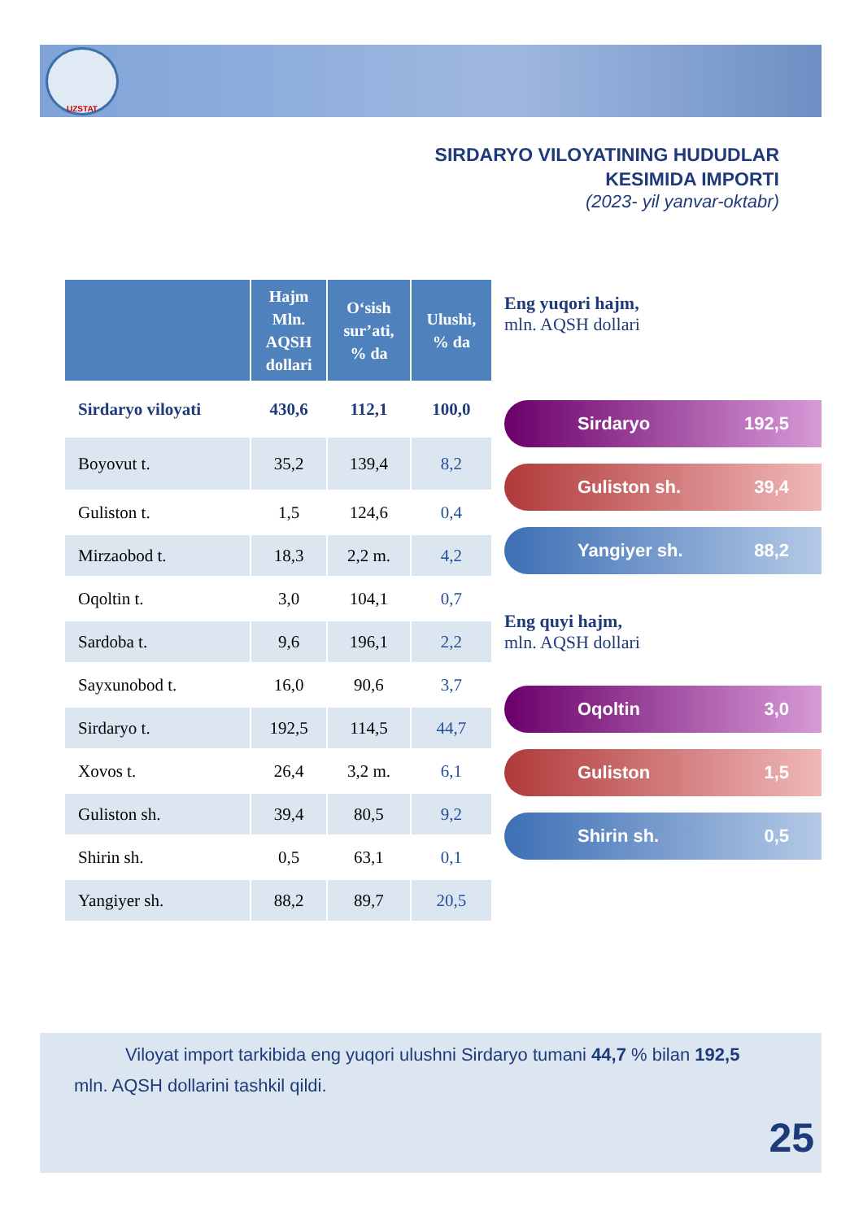UZSTAT
SIRDARYO VILOYATINING HUDUDLAR
KESIMIDA IMPORTI
(2023- yil yanvar-oktabr)
| | Hajm Mln. AQSH dollari | O‘sish sur’ati, % da | Ulushi, % da |
| --- | --- | --- | --- |
| Sirdaryo viloyati | 430,6 | 112,1 | 100,0 |
| Boyovut t. | 35,2 | 139,4 | 8,2 |
| Guliston t. | 1,5 | 124,6 | 0,4 |
| Mirzaobod t. | 18,3 | 2,2 m. | 4,2 |
| Oqoltin t. | 3,0 | 104,1 | 0,7 |
| Sardoba t. | 9,6 | 196,1 | 2,2 |
| Sayxunobod t. | 16,0 | 90,6 | 3,7 |
| Sirdaryo t. | 192,5 | 114,5 | 44,7 |
| Xovos t. | 26,4 | 3,2 m. | 6,1 |
| Guliston sh. | 39,4 | 80,5 | 9,2 |
| Shirin sh. | 0,5 | 63,1 | 0,1 |
| Yangiyer sh. | 88,2 | 89,7 | 20,5 |
Eng yuqori hajm,
mln. AQSH dollari
Sirdaryo 192,5
Guliston sh. 39,4
Yangiyer sh. 88,2
Eng quyi hajm,
mln. AQSH dollari
Oqoltin 3,0
Guliston 1,5
Shirin sh. 0,5
Viloyat import tarkibida eng yuqori ulushni Sirdaryo tumani 44,7 % bilan 192,5 mln. AQSH dollarini tashkil qildi.
25